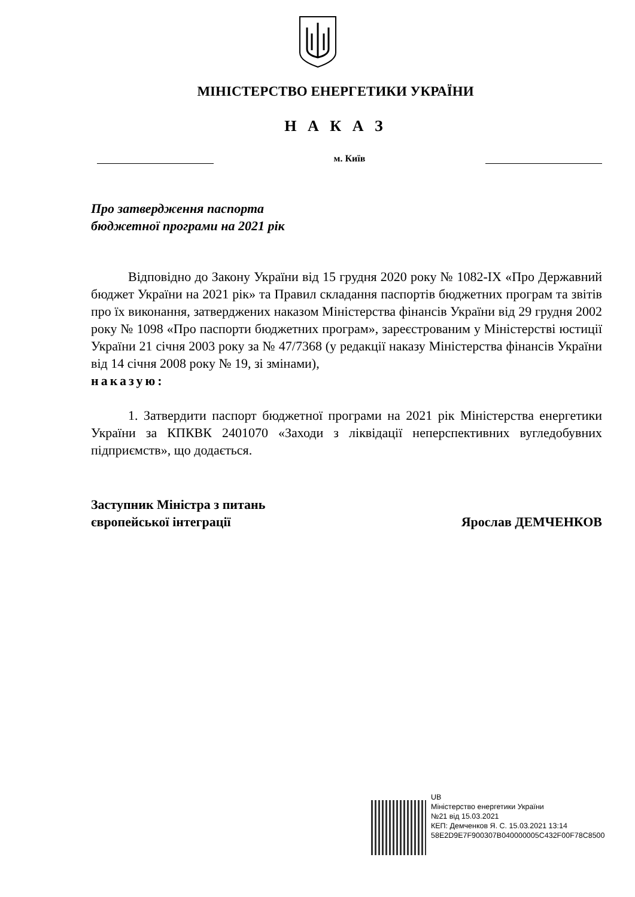МІНІСТЕРСТВО ЕНЕРГЕТИКИ УКРАЇНИ
Н А К А З
м. Київ
Про затвердження паспорта
бюджетної програми на 2021 рік
Відповідно до Закону України від 15 грудня 2020 року № 1082-IX «Про Державний бюджет України на 2021 рік» та Правил складання паспортів бюджетних програм та звітів про їх виконання, затверджених наказом Міністерства фінансів України від 29 грудня 2002 року № 1098 «Про паспорти бюджетних програм», зареєстрованим у Міністерстві юстиції України 21 січня 2003 року за № 47/7368 (у редакції наказу Міністерства фінансів України від 14 січня 2008 року № 19, зі змінами),
наказую:
1. Затвердити паспорт бюджетної програми на 2021 рік Міністерства енергетики України за КПКВК 2401070 «Заходи з ліквідації неперспективних вугледобувних підприємств», що додається.
Заступник Міністра з питань
європейської інтеграції
Ярослав ДЕМЧЕНКОВ
UB
Міністерство енергетики України
№21 від 15.03.2021
КЕП: Демченков Я. С. 15.03.2021 13:14
58E2D9E7F900307B040000005C432F00F78C8500